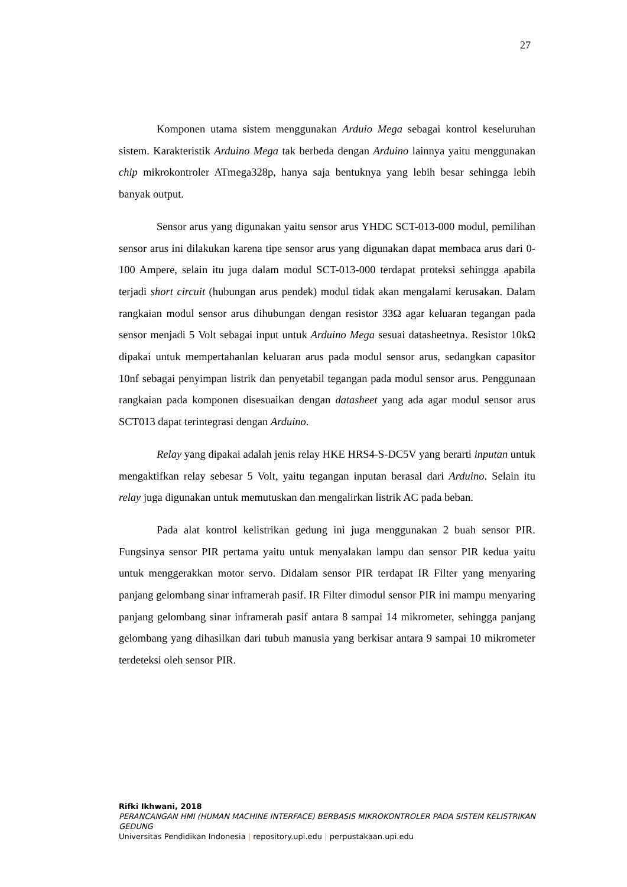27
Komponen utama sistem menggunakan Arduio Mega sebagai kontrol keseluruhan sistem. Karakteristik Arduino Mega tak berbeda dengan Arduino lainnya yaitu menggunakan chip mikrokontroler ATmega328p, hanya saja bentuknya yang lebih besar sehingga lebih banyak output.
Sensor arus yang digunakan yaitu sensor arus YHDC SCT-013-000 modul, pemilihan sensor arus ini dilakukan karena tipe sensor arus yang digunakan dapat membaca arus dari 0-100 Ampere, selain itu juga dalam modul SCT-013-000 terdapat proteksi sehingga apabila terjadi short circuit (hubungan arus pendek) modul tidak akan mengalami kerusakan. Dalam rangkaian modul sensor arus dihubungan dengan resistor 33Ω agar keluaran tegangan pada sensor menjadi 5 Volt sebagai input untuk Arduino Mega sesuai datasheetnya. Resistor 10kΩ dipakai untuk mempertahanlan keluaran arus pada modul sensor arus, sedangkan capasitor 10nf sebagai penyimpan listrik dan penyetabil tegangan pada modul sensor arus. Penggunaan rangkaian pada komponen disesuaikan dengan datasheet yang ada agar modul sensor arus SCT013 dapat terintegrasi dengan Arduino.
Relay yang dipakai adalah jenis relay HKE HRS4-S-DC5V yang berarti inputan untuk mengaktifkan relay sebesar 5 Volt, yaitu tegangan inputan berasal dari Arduino. Selain itu relay juga digunakan untuk memutuskan dan mengalirkan listrik AC pada beban.
Pada alat kontrol kelistrikan gedung ini juga menggunakan 2 buah sensor PIR. Fungsinya sensor PIR pertama yaitu untuk menyalakan lampu dan sensor PIR kedua yaitu untuk menggerakkan motor servo. Didalam sensor PIR terdapat IR Filter yang menyaring panjang gelombang sinar inframerah pasif. IR Filter dimodul sensor PIR ini mampu menyaring panjang gelombang sinar inframerah pasif antara 8 sampai 14 mikrometer, sehingga panjang gelombang yang dihasilkan dari tubuh manusia yang berkisar antara 9 sampai 10 mikrometer terdeteksi oleh sensor PIR.
Rifki Ikhwani, 2018
PERANCANGAN HMI (HUMAN MACHINE INTERFACE) BERBASIS MIKROKONTROLER PADA SISTEM KELISTRIKAN GEDUNG
Universitas Pendidikan Indonesia | repository.upi.edu | perpustakaan.upi.edu